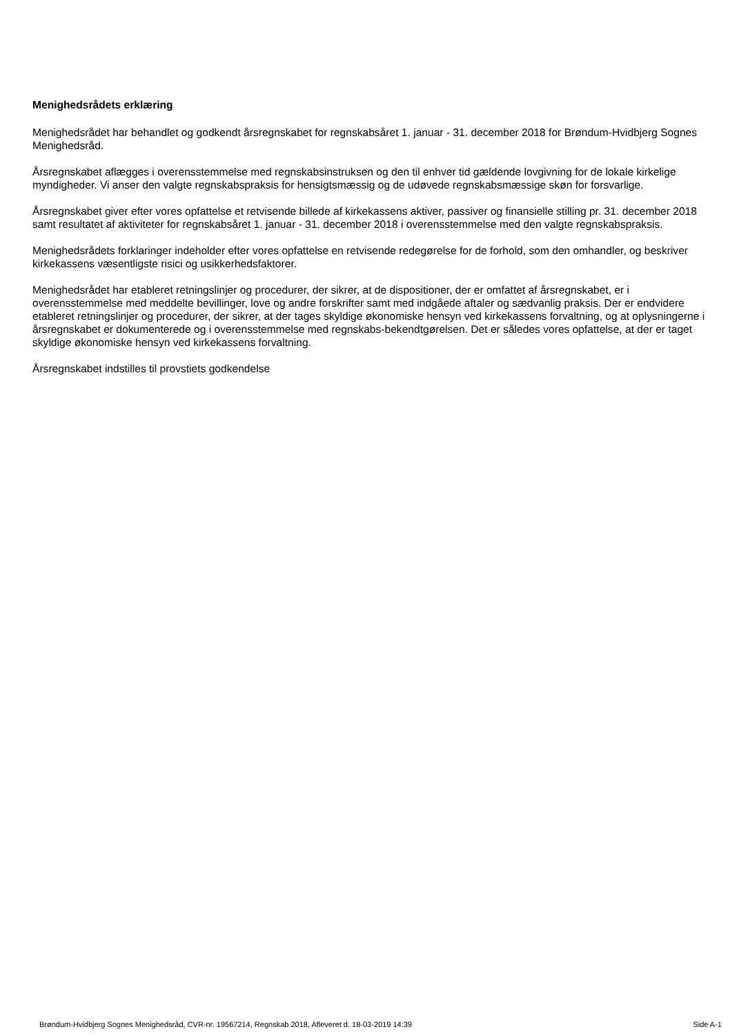Menighedsrådets erklæring
Menighedsrådet har behandlet og godkendt årsregnskabet for regnskabsåret 1. januar - 31. december 2018 for Brøndum-Hvidbjerg Sognes Menighedsråd.
Årsregnskabet aflægges i overensstemmelse med regnskabsinstruksen og den til enhver tid gældende lovgivning for de lokale kirkelige myndigheder. Vi anser den valgte regnskabspraksis for hensigtsmæssig og de udøvede regnskabsmæssige skøn for forsvarlige.
Årsregnskabet giver efter vores opfattelse et retvisende billede af kirkekassens aktiver, passiver og finansielle stilling pr. 31. december 2018 samt resultatet af aktiviteter for regnskabsåret 1. januar - 31. december 2018 i overensstemmelse med den valgte regnskabspraksis.
Menighedsrådets forklaringer indeholder efter vores opfattelse en retvisende redegørelse for de forhold, som den omhandler, og beskriver kirkekassens væsentligste risici og usikkerhedsfaktorer.
Menighedsrådet har etableret retningslinjer og procedurer, der sikrer, at de dispositioner, der er omfattet af årsregnskabet, er i overensstemmelse med meddelte bevillinger, love og andre forskrifter samt med indgåede aftaler og sædvanlig praksis. Der er endvidere etableret retningslinjer og procedurer, der sikrer, at der tages skyldige økonomiske hensyn ved kirkekassens forvaltning, og at oplysningerne i årsregnskabet er dokumenterede og i overensstemmelse med regnskabs-bekendtgørelsen. Det er således vores opfattelse, at der er taget skyldige økonomiske hensyn ved kirkekassens forvaltning.
Årsregnskabet indstilles til provstiets godkendelse
Brøndum-Hvidbjerg Sognes Menighedsråd, CVR-nr. 19567214, Regnskab 2018, Afleveret d. 18-03-2019 14:39 Side A-1